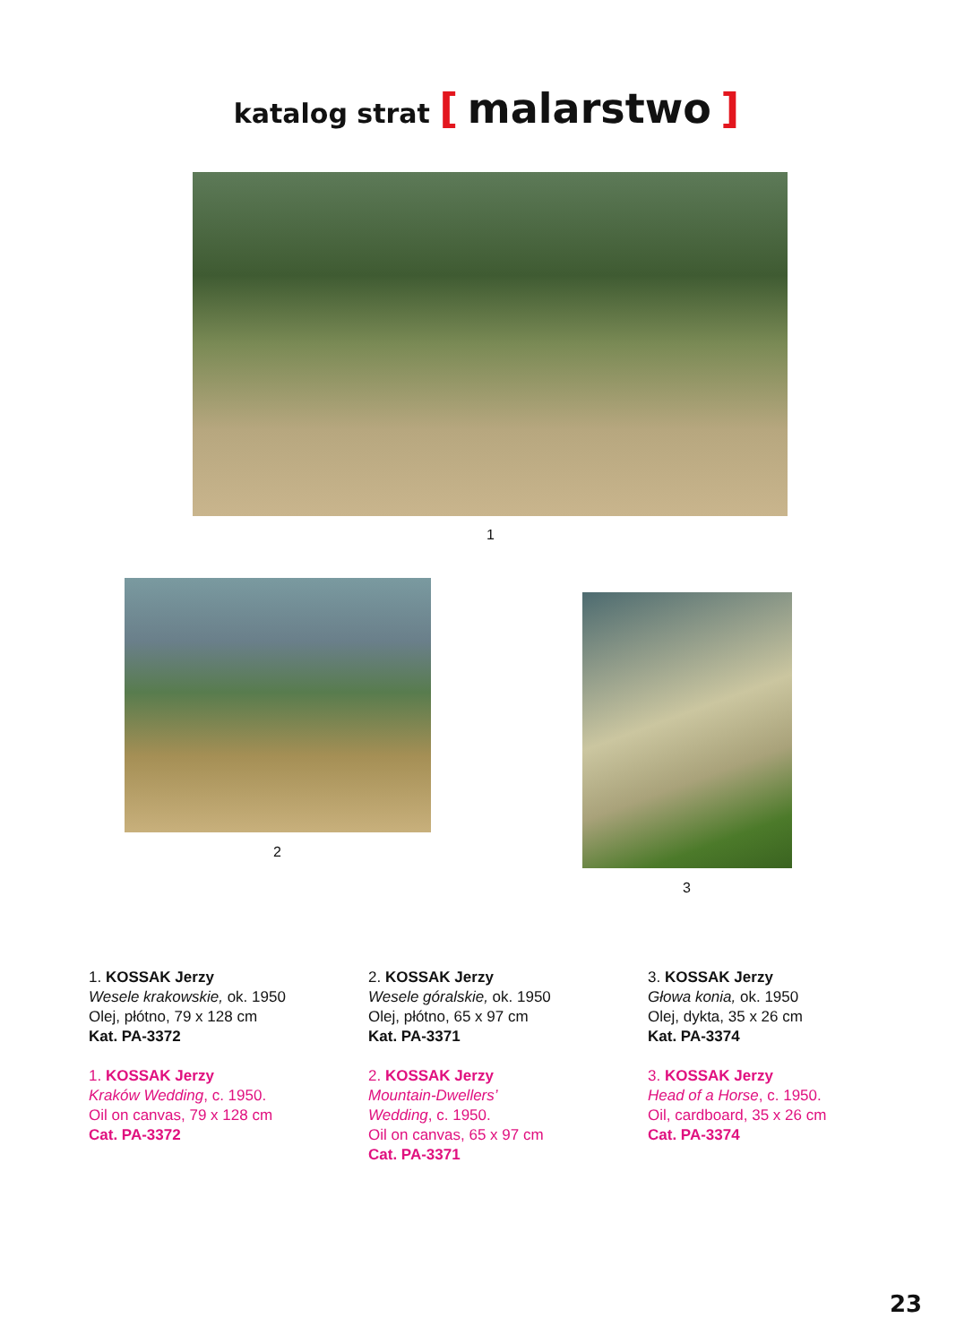katalog strat [ malarstwo ]
1
2
3
1. KOSSAK Jerzy
Wesele krakowskie, ok. 1950
Olej, płótno, 79 x 128 cm
Kat. PA-3372
1. KOSSAK Jerzy
Kraków Wedding, c. 1950.
Oil on canvas, 79 x 128 cm
Cat. PA-3372
2. KOSSAK Jerzy
Wesele góralskie, ok. 1950
Olej, płótno, 65 x 97 cm
Kat. PA-3371
2. KOSSAK Jerzy
Mountain-Dwellers’
Wedding, c. 1950.
Oil on canvas, 65 x 97 cm
Cat. PA-3371
3. KOSSAK Jerzy
Głowa konia, ok. 1950
Olej, dykta, 35 x 26 cm
Kat. PA-3374
3. KOSSAK Jerzy
Head of a Horse, c. 1950.
Oil, cardboard, 35 x 26 cm
Cat. PA-3374
23